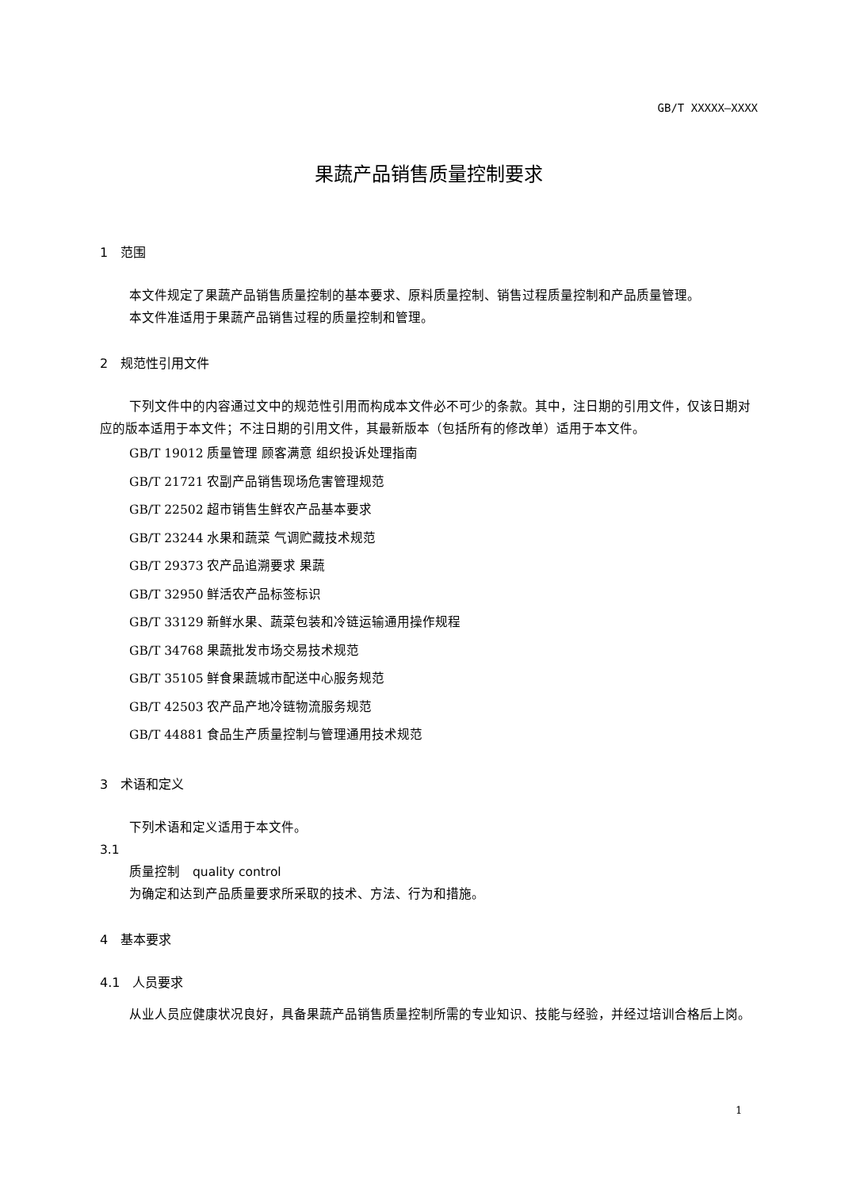GB/T XXXXX—XXXX
果蔬产品销售质量控制要求
1　范围
本文件规定了果蔬产品销售质量控制的基本要求、原料质量控制、销售过程质量控制和产品质量管理。
本文件准适用于果蔬产品销售过程的质量控制和管理。
2　规范性引用文件
下列文件中的内容通过文中的规范性引用而构成本文件必不可少的条款。其中，注日期的引用文件，仅该日期对应的版本适用于本文件；不注日期的引用文件，其最新版本（包括所有的修改单）适用于本文件。
GB/T 19012 质量管理 顾客满意 组织投诉处理指南
GB/T 21721 农副产品销售现场危害管理规范
GB/T 22502 超市销售生鲜农产品基本要求
GB/T 23244 水果和蔬菜 气调贮藏技术规范
GB/T 29373 农产品追溯要求 果蔬
GB/T 32950 鲜活农产品标签标识
GB/T 33129 新鲜水果、蔬菜包装和冷链运输通用操作规程
GB/T 34768 果蔬批发市场交易技术规范
GB/T 35105 鲜食果蔬城市配送中心服务规范
GB/T 42503 农产品产地冷链物流服务规范
GB/T 44881 食品生产质量控制与管理通用技术规范
3　术语和定义
下列术语和定义适用于本文件。
3.1
质量控制　quality control
为确定和达到产品质量要求所采取的技术、方法、行为和措施。
4　基本要求
4.1　人员要求
从业人员应健康状况良好，具备果蔬产品销售质量控制所需的专业知识、技能与经验，并经过培训合格后上岗。
1